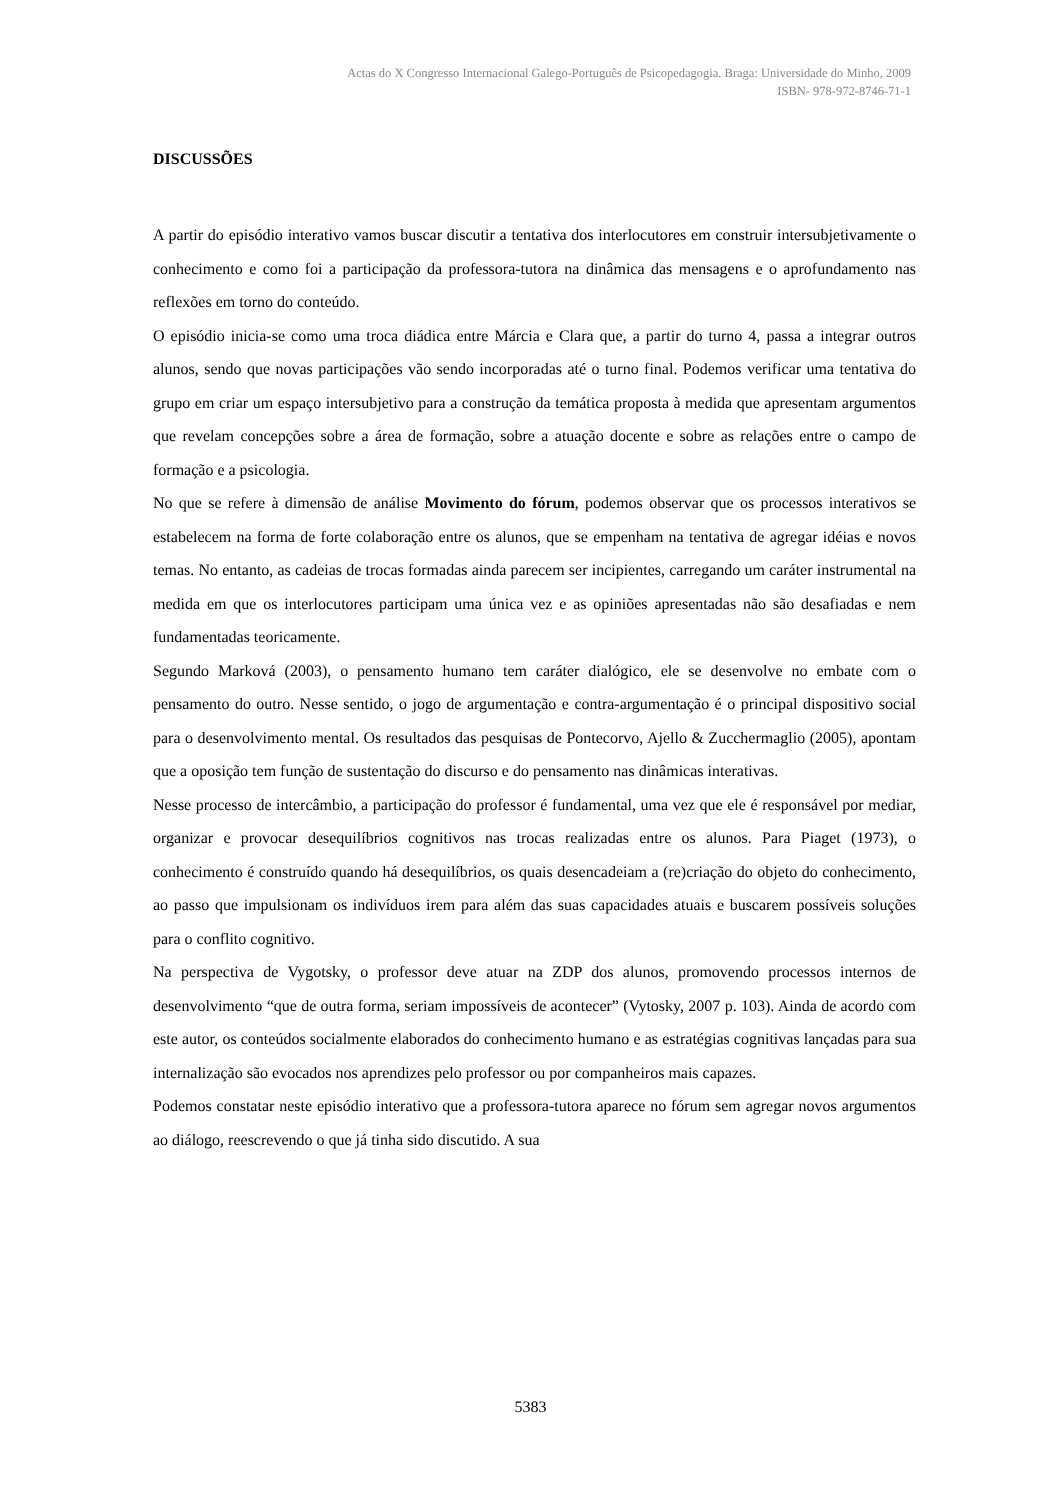Actas do X Congresso Internacional Galego-Português de Psicopedagogia. Braga: Universidade do Minho, 2009
ISBN- 978-972-8746-71-1
DISCUSSÕES
A partir do episódio interativo vamos buscar discutir a tentativa dos interlocutores em construir intersubjetivamente o conhecimento e como foi a participação da professora-tutora na dinâmica das mensagens e o aprofundamento nas reflexões em torno do conteúdo.
O episódio inicia-se como uma troca diádica entre Márcia e Clara que, a partir do turno 4, passa a integrar outros alunos, sendo que novas participações vão sendo incorporadas até o turno final. Podemos verificar uma tentativa do grupo em criar um espaço intersubjetivo para a construção da temática proposta à medida que apresentam argumentos que revelam concepções sobre a área de formação, sobre a atuação docente e sobre as relações entre o campo de formação e a psicologia.
No que se refere à dimensão de análise Movimento do fórum, podemos observar que os processos interativos se estabelecem na forma de forte colaboração entre os alunos, que se empenham na tentativa de agregar idéias e novos temas. No entanto, as cadeias de trocas formadas ainda parecem ser incipientes, carregando um caráter instrumental na medida em que os interlocutores participam uma única vez e as opiniões apresentadas não são desafiadas e nem fundamentadas teoricamente.
Segundo Marková (2003), o pensamento humano tem caráter dialógico, ele se desenvolve no embate com o pensamento do outro. Nesse sentido, o jogo de argumentação e contra-argumentação é o principal dispositivo social para o desenvolvimento mental. Os resultados das pesquisas de Pontecorvo, Ajello & Zucchermaglio (2005), apontam que a oposição tem função de sustentação do discurso e do pensamento nas dinâmicas interativas.
Nesse processo de intercâmbio, a participação do professor é fundamental, uma vez que ele é responsável por mediar, organizar e provocar desequilíbrios cognitivos nas trocas realizadas entre os alunos. Para Piaget (1973), o conhecimento é construído quando há desequilíbrios, os quais desencadeiam a (re)criação do objeto do conhecimento, ao passo que impulsionam os indivíduos irem para além das suas capacidades atuais e buscarem possíveis soluções para o conflito cognitivo.
Na perspectiva de Vygotsky, o professor deve atuar na ZDP dos alunos, promovendo processos internos de desenvolvimento “que de outra forma, seriam impossíveis de acontecer” (Vytosky, 2007 p. 103). Ainda de acordo com este autor, os conteúdos socialmente elaborados do conhecimento humano e as estratégias cognitivas lançadas para sua internalização são evocados nos aprendizes pelo professor ou por companheiros mais capazes.
Podemos constatar neste episódio interativo que a professora-tutora aparece no fórum sem agregar novos argumentos ao diálogo, reescrevendo o que já tinha sido discutido. A sua
5383